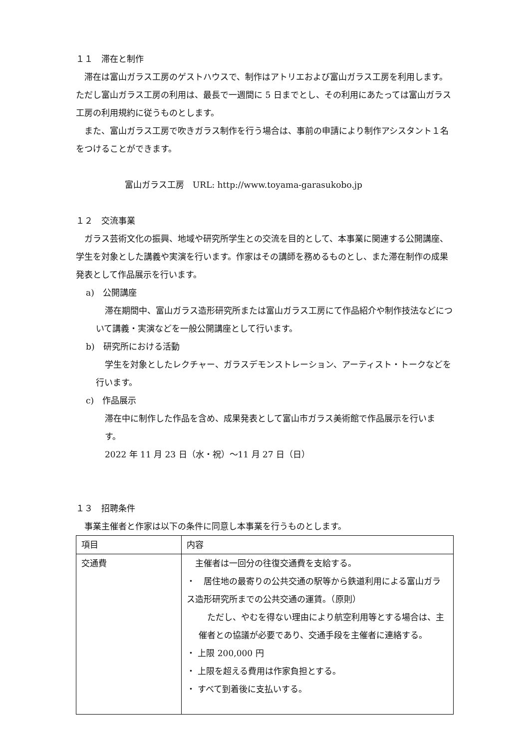１１　滞在と制作
滞在は富山ガラス工房のゲストハウスで、制作はアトリエおよび富山ガラス工房を利用します。ただし富山ガラス工房の利用は、最長で一週間に 5 日までとし、その利用にあたっては富山ガラス工房の利用規約に従うものとします。
また、富山ガラス工房で吹きガラス制作を行う場合は、事前の申請により制作アシスタント１名をつけることができます。
富山ガラス工房　URL: http://www.toyama-garasukobo.jp
１２　交流事業
ガラス芸術文化の振興、地域や研究所学生との交流を目的として、本事業に関連する公開講座、学生を対象とした講義や実演を行います。作家はその講師を務めるものとし、また滞在制作の成果発表として作品展示を行います。
a)　公開講座
滞在期間中、富山ガラス造形研究所または富山ガラス工房にて作品紹介や制作技法などについて講義・実演などを一般公開講座として行います。
b)　研究所における活動
学生を対象としたレクチャー、ガラスデモンストレーション、アーティスト・トークなどを行います。
c)　作品展示
滞在中に制作した作品を含め、成果発表として富山市ガラス美術館で作品展示を行います。
2022 年 11 月 23 日（水・祝）〜11 月 27 日（日）
１３　招聘条件
事業主催者と作家は以下の条件に同意し本事業を行うものとします。
| 項目 | 内容 |
| 交通費 | 主催者は一回分の往復交通費を支給する。 ・ 居住地の最寄りの公共交通の駅等から鉄道利用による富山ガラス造形研究所までの公共交通の運賃。（原則） ただし、やむを得ない理由により航空利用等とする場合は、主催者との協議が必要であり、交通手段を主催者に連絡する。 ・ 上限 200,000 円 ・ 上限を超える費用は作家負担とする。 ・ すべて到着後に支払いする。 |